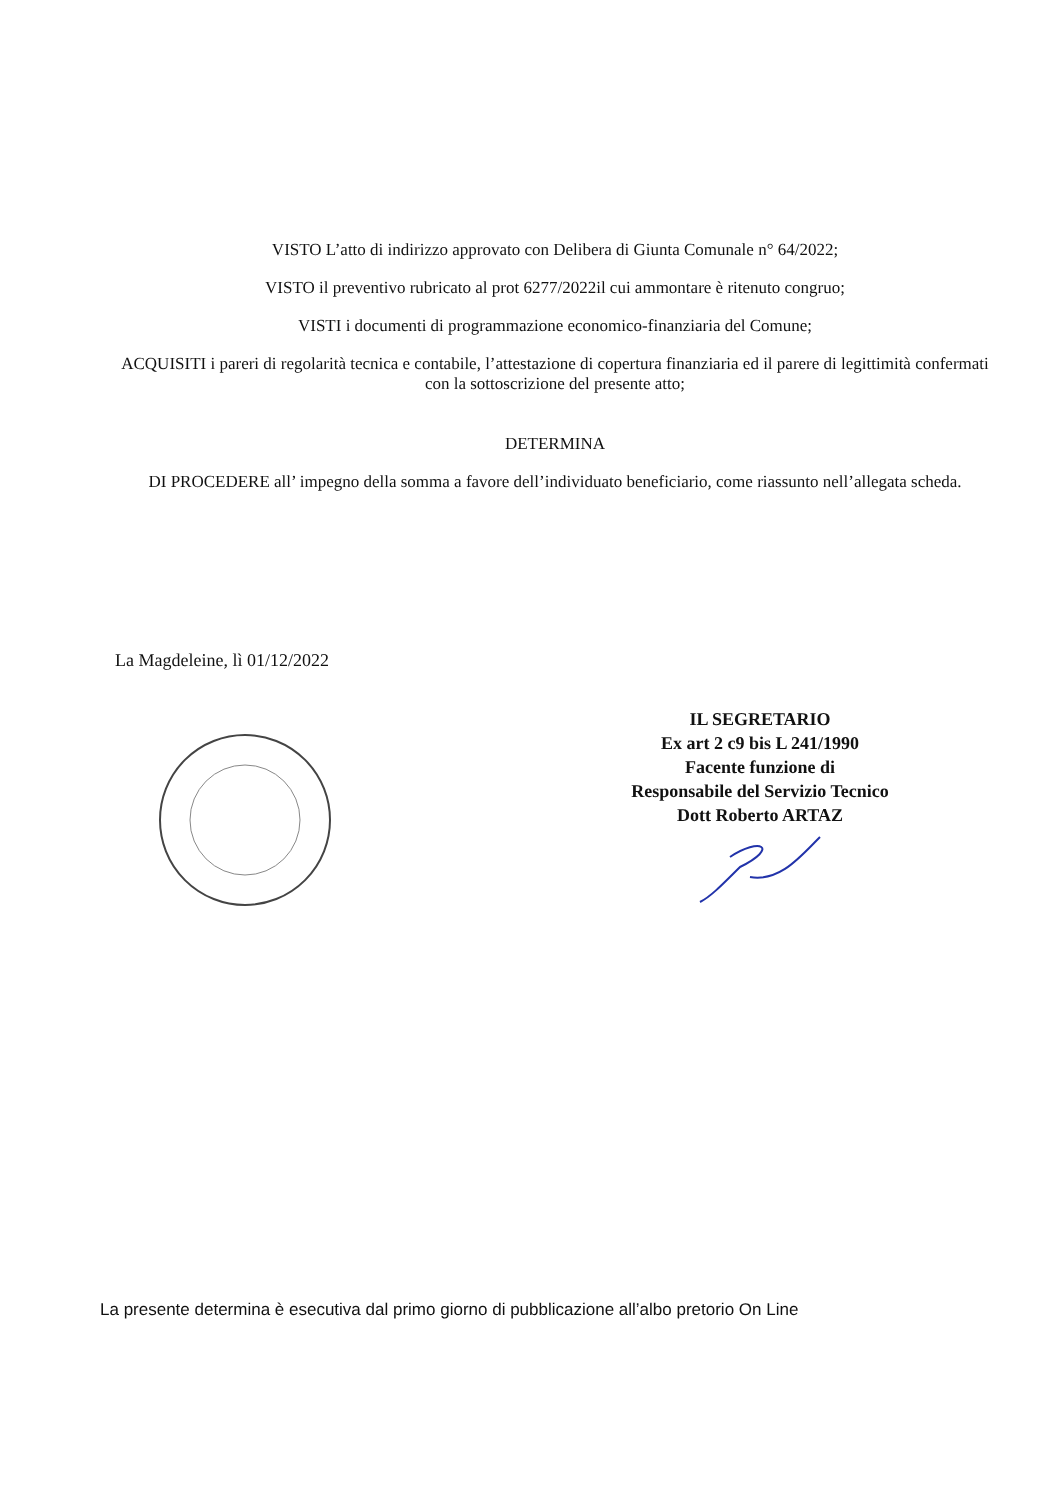VISTO L’atto di indirizzo approvato con Delibera di Giunta Comunale n° 64/2022;
VISTO il preventivo rubricato al prot 6277/2022il cui ammontare è ritenuto congruo;
VISTI i documenti di programmazione economico-finanziaria del Comune;
ACQUISITI i pareri di regolarità tecnica e contabile, l’attestazione di copertura finanziaria ed il parere di legittimità confermati con la sottoscrizione del presente atto;
DETERMINA
DI PROCEDERE all’ impegno della somma a favore dell’individuato beneficiario, come riassunto nell’allegata scheda.
La Magdeleine, lì 01/12/2022
IL SEGRETARIO
Ex art 2 c9 bis L 241/1990
Facente funzione di
Responsabile del Servizio Tecnico
Dott Roberto ARTAZ
La presente determina è esecutiva dal primo giorno di pubblicazione all’albo pretorio On Line